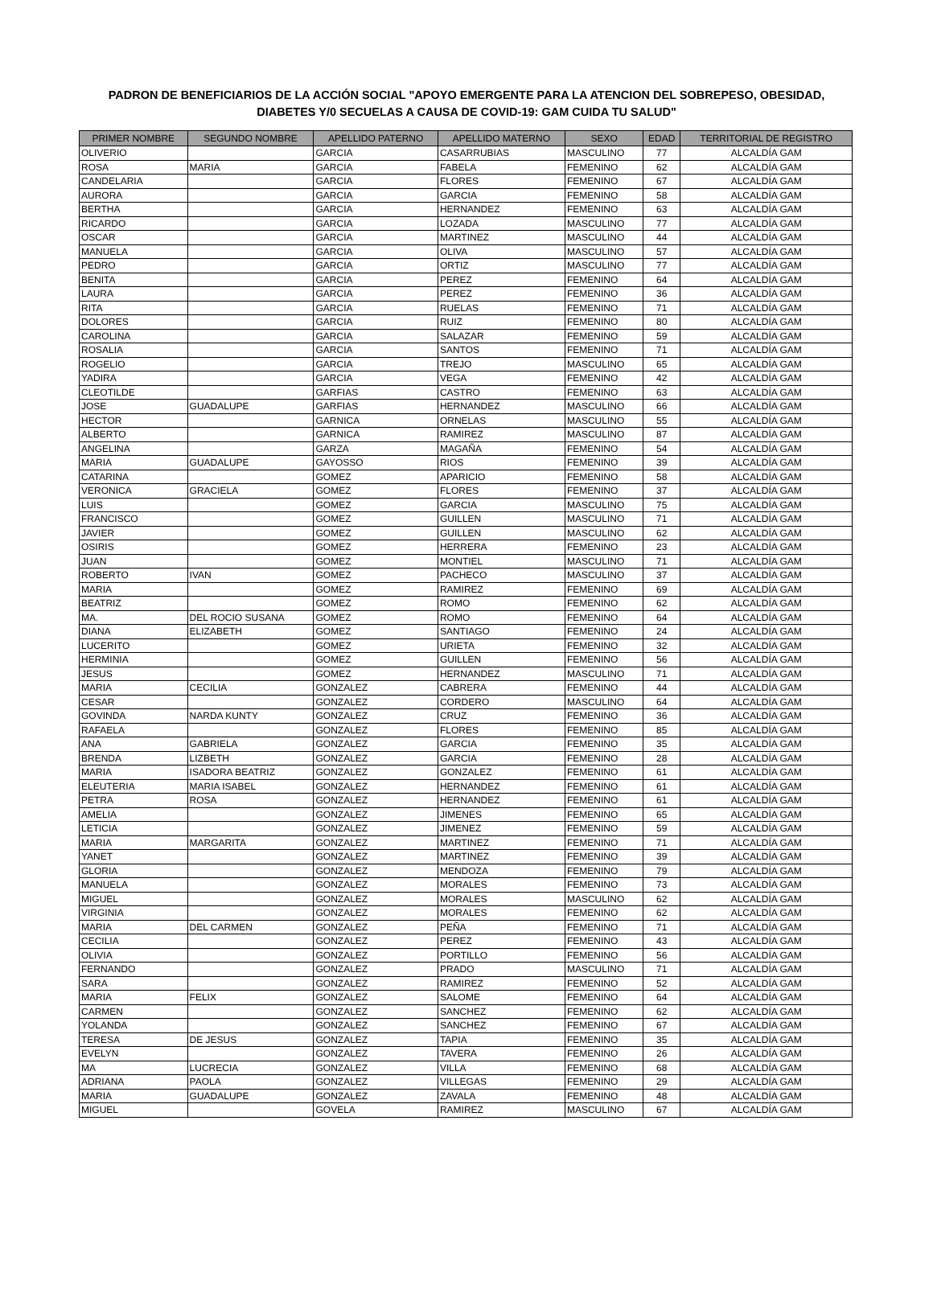PADRON DE BENEFICIARIOS DE LA ACCIÓN SOCIAL "APOYO EMERGENTE PARA LA ATENCION DEL SOBREPESO, OBESIDAD, DIABETES Y/0 SECUELAS A CAUSA DE COVID-19: GAM CUIDA TU SALUD"
| PRIMER NOMBRE | SEGUNDO NOMBRE | APELLIDO PATERNO | APELLIDO MATERNO | SEXO | EDAD | TERRITORIAL DE REGISTRO |
| --- | --- | --- | --- | --- | --- | --- |
| OLIVERIO | | GARCIA | CASARRUBIAS | MASCULINO | 77 | ALCALDÍA GAM |
| ROSA | MARIA | GARCIA | FABELA | FEMENINO | 62 | ALCALDÍA GAM |
| CANDELARIA | | GARCIA | FLORES | FEMENINO | 67 | ALCALDÍA GAM |
| AURORA | | GARCIA | GARCIA | FEMENINO | 58 | ALCALDÍA GAM |
| BERTHA | | GARCIA | HERNANDEZ | FEMENINO | 63 | ALCALDÍA GAM |
| RICARDO | | GARCIA | LOZADA | MASCULINO | 77 | ALCALDÍA GAM |
| OSCAR | | GARCIA | MARTINEZ | MASCULINO | 44 | ALCALDÍA GAM |
| MANUELA | | GARCIA | OLIVA | MASCULINO | 57 | ALCALDÍA GAM |
| PEDRO | | GARCIA | ORTIZ | MASCULINO | 77 | ALCALDÍA GAM |
| BENITA | | GARCIA | PEREZ | FEMENINO | 64 | ALCALDÍA GAM |
| LAURA | | GARCIA | PEREZ | FEMENINO | 36 | ALCALDÍA GAM |
| RITA | | GARCIA | RUELAS | FEMENINO | 71 | ALCALDÍA GAM |
| DOLORES | | GARCIA | RUIZ | FEMENINO | 80 | ALCALDÍA GAM |
| CAROLINA | | GARCIA | SALAZAR | FEMENINO | 59 | ALCALDÍA GAM |
| ROSALIA | | GARCIA | SANTOS | FEMENINO | 71 | ALCALDÍA GAM |
| ROGELIO | | GARCIA | TREJO | MASCULINO | 65 | ALCALDÍA GAM |
| YADIRA | | GARCIA | VEGA | FEMENINO | 42 | ALCALDÍA GAM |
| CLEOTILDE | | GARFIAS | CASTRO | FEMENINO | 63 | ALCALDÍA GAM |
| JOSE | GUADALUPE | GARFIAS | HERNANDEZ | MASCULINO | 66 | ALCALDÍA GAM |
| HECTOR | | GARNICA | ORNELAS | MASCULINO | 55 | ALCALDÍA GAM |
| ALBERTO | | GARNICA | RAMIREZ | MASCULINO | 87 | ALCALDÍA GAM |
| ANGELINA | | GARZA | MAGAÑA | FEMENINO | 54 | ALCALDÍA GAM |
| MARIA | GUADALUPE | GAYOSSO | RIOS | FEMENINO | 39 | ALCALDÍA GAM |
| CATARINA | | GOMEZ | APARICIO | FEMENINO | 58 | ALCALDÍA GAM |
| VERONICA | GRACIELA | GOMEZ | FLORES | FEMENINO | 37 | ALCALDÍA GAM |
| LUIS | | GOMEZ | GARCIA | MASCULINO | 75 | ALCALDÍA GAM |
| FRANCISCO | | GOMEZ | GUILLEN | MASCULINO | 71 | ALCALDÍA GAM |
| JAVIER | | GOMEZ | GUILLEN | MASCULINO | 62 | ALCALDÍA GAM |
| OSIRIS | | GOMEZ | HERRERA | FEMENINO | 23 | ALCALDÍA GAM |
| JUAN | | GOMEZ | MONTIEL | MASCULINO | 71 | ALCALDÍA GAM |
| ROBERTO | IVAN | GOMEZ | PACHECO | MASCULINO | 37 | ALCALDÍA GAM |
| MARIA | | GOMEZ | RAMIREZ | FEMENINO | 69 | ALCALDÍA GAM |
| BEATRIZ | | GOMEZ | ROMO | FEMENINO | 62 | ALCALDÍA GAM |
| MA. | DEL ROCIO SUSANA | GOMEZ | ROMO | FEMENINO | 64 | ALCALDÍA GAM |
| DIANA | ELIZABETH | GOMEZ | SANTIAGO | FEMENINO | 24 | ALCALDÍA GAM |
| LUCERITO | | GOMEZ | URIETA | FEMENINO | 32 | ALCALDÍA GAM |
| HERMINIA | | GOMEZ | GUILLEN | FEMENINO | 56 | ALCALDÍA GAM |
| JESUS | | GOMEZ | HERNANDEZ | MASCULINO | 71 | ALCALDÍA GAM |
| MARIA | CECILIA | GONZALEZ | CABRERA | FEMENINO | 44 | ALCALDÍA GAM |
| CESAR | | GONZALEZ | CORDERO | MASCULINO | 64 | ALCALDÍA GAM |
| GOVINDA | NARDA KUNTY | GONZALEZ | CRUZ | FEMENINO | 36 | ALCALDÍA GAM |
| RAFAELA | | GONZALEZ | FLORES | FEMENINO | 85 | ALCALDÍA GAM |
| ANA | GABRIELA | GONZALEZ | GARCIA | FEMENINO | 35 | ALCALDÍA GAM |
| BRENDA | LIZBETH | GONZALEZ | GARCIA | FEMENINO | 28 | ALCALDÍA GAM |
| MARIA | ISADORA BEATRIZ | GONZALEZ | GONZALEZ | FEMENINO | 61 | ALCALDÍA GAM |
| ELEUTERIA | MARIA ISABEL | GONZALEZ | HERNANDEZ | FEMENINO | 61 | ALCALDÍA GAM |
| PETRA | ROSA | GONZALEZ | HERNANDEZ | FEMENINO | 61 | ALCALDÍA GAM |
| AMELIA | | GONZALEZ | JIMENES | FEMENINO | 65 | ALCALDÍA GAM |
| LETICIA | | GONZALEZ | JIMENEZ | FEMENINO | 59 | ALCALDÍA GAM |
| MARIA | MARGARITA | GONZALEZ | MARTINEZ | FEMENINO | 71 | ALCALDÍA GAM |
| YANET | | GONZALEZ | MARTINEZ | FEMENINO | 39 | ALCALDÍA GAM |
| GLORIA | | GONZALEZ | MENDOZA | FEMENINO | 79 | ALCALDÍA GAM |
| MANUELA | | GONZALEZ | MORALES | FEMENINO | 73 | ALCALDÍA GAM |
| MIGUEL | | GONZALEZ | MORALES | MASCULINO | 62 | ALCALDÍA GAM |
| VIRGINIA | | GONZALEZ | MORALES | FEMENINO | 62 | ALCALDÍA GAM |
| MARIA | DEL CARMEN | GONZALEZ | PEÑA | FEMENINO | 71 | ALCALDÍA GAM |
| CECILIA | | GONZALEZ | PEREZ | FEMENINO | 43 | ALCALDÍA GAM |
| OLIVIA | | GONZALEZ | PORTILLO | FEMENINO | 56 | ALCALDÍA GAM |
| FERNANDO | | GONZALEZ | PRADO | MASCULINO | 71 | ALCALDÍA GAM |
| SARA | | GONZALEZ | RAMIREZ | FEMENINO | 52 | ALCALDÍA GAM |
| MARIA | FELIX | GONZALEZ | SALOME | FEMENINO | 64 | ALCALDÍA GAM |
| CARMEN | | GONZALEZ | SANCHEZ | FEMENINO | 62 | ALCALDÍA GAM |
| YOLANDA | | GONZALEZ | SANCHEZ | FEMENINO | 67 | ALCALDÍA GAM |
| TERESA | DE JESUS | GONZALEZ | TAPIA | FEMENINO | 35 | ALCALDÍA GAM |
| EVELYN | | GONZALEZ | TAVERA | FEMENINO | 26 | ALCALDÍA GAM |
| MA | LUCRECIA | GONZALEZ | VILLA | FEMENINO | 68 | ALCALDÍA GAM |
| ADRIANA | PAOLA | GONZALEZ | VILLEGAS | FEMENINO | 29 | ALCALDÍA GAM |
| MARIA | GUADALUPE | GONZALEZ | ZAVALA | FEMENINO | 48 | ALCALDÍA GAM |
| MIGUEL | | GOVELA | RAMIREZ | MASCULINO | 67 | ALCALDÍA GAM |